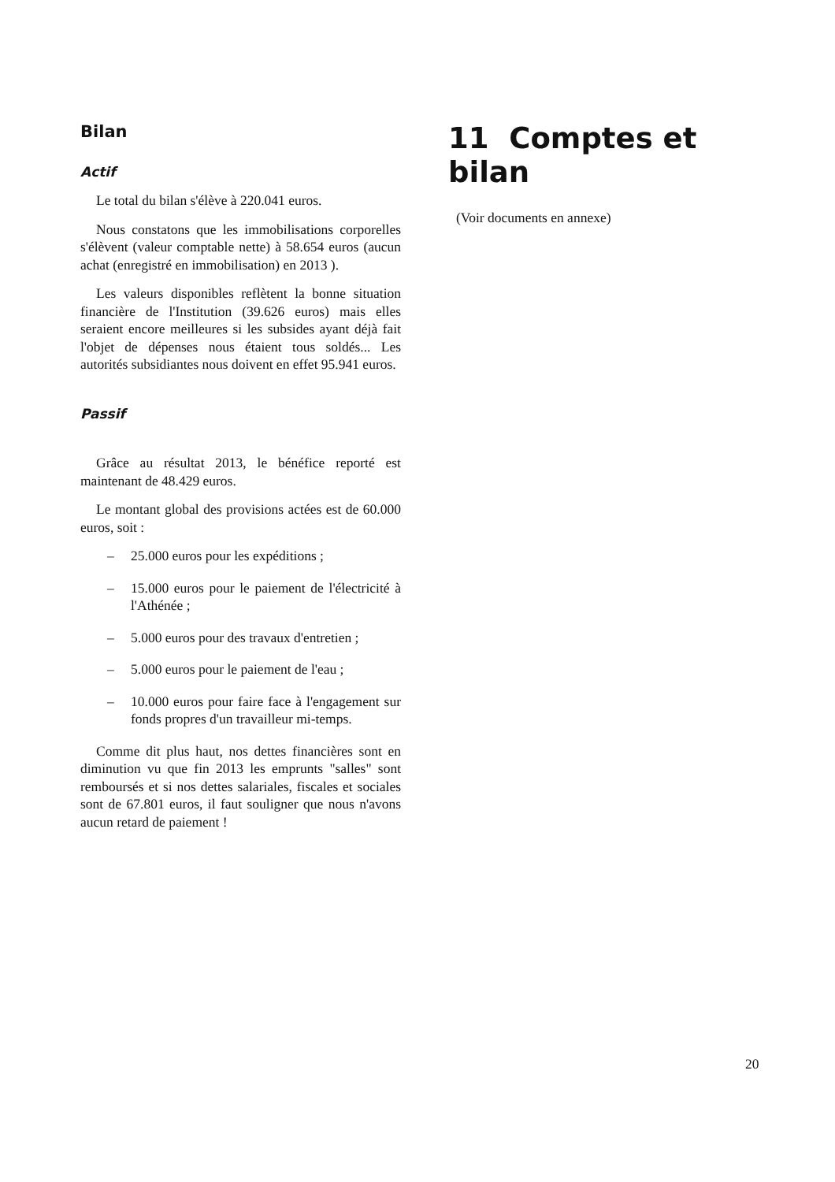Bilan
Actif
Le total du bilan s'élève à 220.041 euros.
Nous constatons que les immobilisations corporelles s'élèvent (valeur comptable nette) à 58.654 euros (aucun achat (enregistré en immobilisation) en 2013 ).
Les valeurs disponibles reflètent la bonne situation financière de l'Institution (39.626 euros) mais elles seraient encore meilleures si les subsides ayant déjà fait l'objet de dépenses nous étaient tous soldés... Les autorités subsidiantes nous doivent en effet 95.941 euros.
Passif
Grâce au résultat 2013, le bénéfice reporté est maintenant de 48.429 euros.
Le montant global des provisions actées est de 60.000 euros, soit :
– 25.000 euros pour les expéditions ;
– 15.000 euros pour le paiement de l'électricité à l'Athénée ;
– 5.000 euros pour des travaux d'entretien ;
– 5.000 euros pour le paiement de l'eau ;
– 10.000 euros pour faire face à l'engagement sur fonds propres d'un travailleur mi-temps.
Comme dit plus haut, nos dettes financières sont en diminution vu que fin 2013 les emprunts "salles" sont remboursés et si nos dettes salariales, fiscales et sociales sont de 67.801 euros, il faut souligner que nous n'avons aucun retard de paiement !
11 Comptes et bilan
(Voir documents en annexe)
20